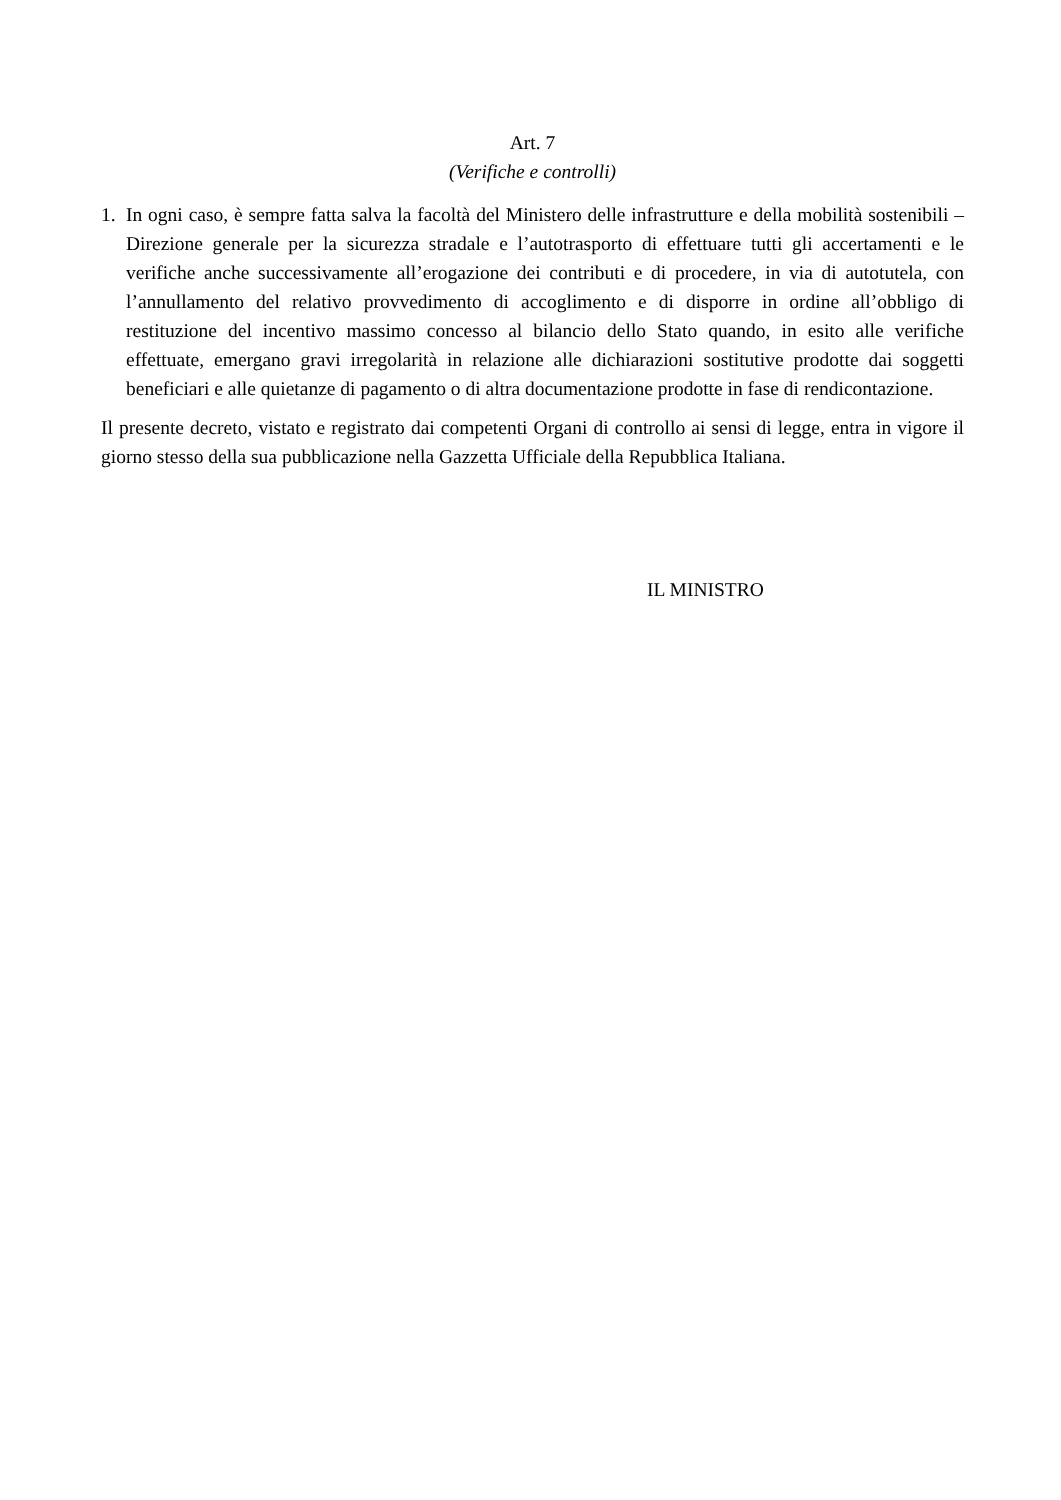Art. 7
(Verifiche e controlli)
1. In ogni caso, è sempre fatta salva la facoltà del Ministero delle infrastrutture e della mobilità sostenibili – Direzione generale per la sicurezza stradale e l’autotrasporto di effettuare tutti gli accertamenti e le verifiche anche successivamente all’erogazione dei contributi e di procedere, in via di autotutela, con l’annullamento del relativo provvedimento di accoglimento e di disporre in ordine all’obbligo di restituzione del incentivo massimo concesso al bilancio dello Stato quando, in esito alle verifiche effettuate, emergano gravi irregolarità in relazione alle dichiarazioni sostitutive prodotte dai soggetti beneficiari e alle quietanze di pagamento o di altra documentazione prodotte in fase di rendicontazione.
Il presente decreto, vistato e registrato dai competenti Organi di controllo ai sensi di legge, entra in vigore il giorno stesso della sua pubblicazione nella Gazzetta Ufficiale della Repubblica Italiana.
IL MINISTRO